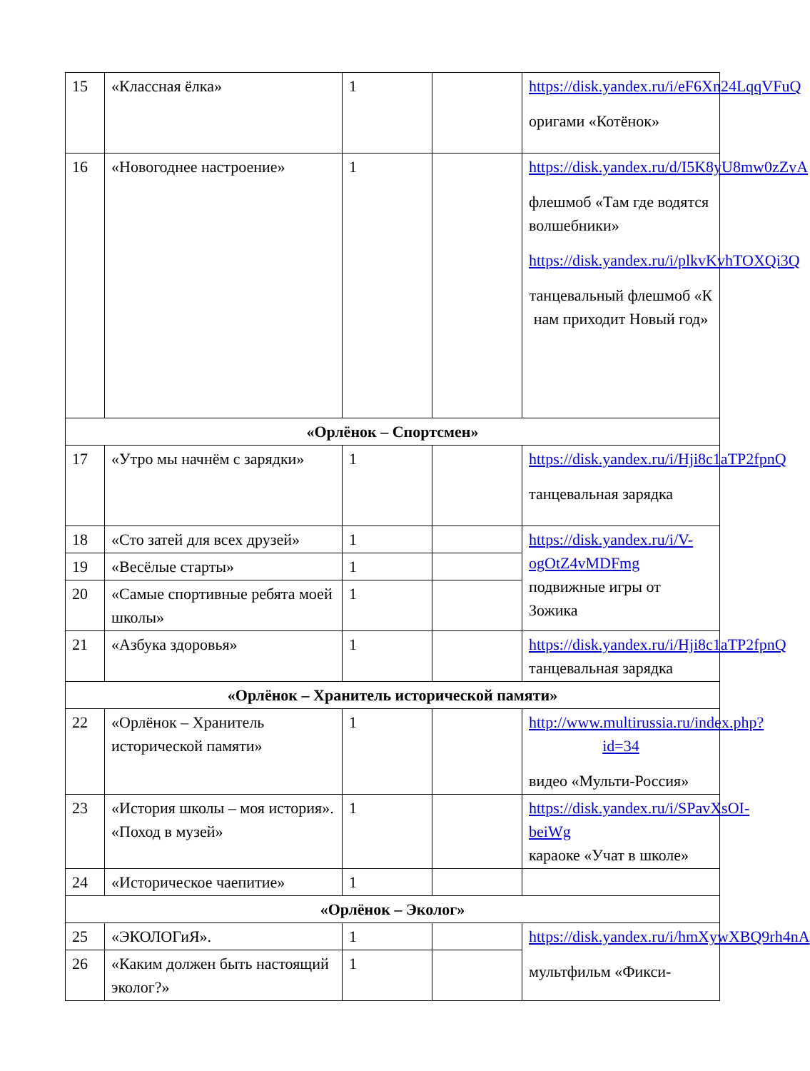| 15 | «Классная ёлка» | 1 | | https://disk.yandex.ru/i/eF6Xn24LqqVFuQ оригами «Котёнок» |
| 16 | «Новогоднее настроение» | 1 | | https://disk.yandex.ru/d/I5K8yU8mw0zZvA флешмоб «Там где водятся волшебники» https://disk.yandex.ru/i/plkvKvhTOXQi3Q танцевальный флешмоб «К нам приходит Новый год» |
| «Орлёнок – Спортсмен» | | | | |
| 17 | «Утро мы начнём с зарядки» | 1 | | https://disk.yandex.ru/i/Hji8c1aTP2fpnQ танцевальная зарядка |
| 18 | «Сто затей для всех друзей» | 1 | | https://disk.yandex.ru/i/V-ogOtZ4vMDFmg подвижные игры от Зожика |
| 19 | «Весёлые старты» | 1 | | |
| 20 | «Самые спортивные ребята моей школы» | 1 | | |
| 21 | «Азбука здоровья» | 1 | | https://disk.yandex.ru/i/Hji8c1aTP2fpnQ танцевальная зарядка |
| «Орлёнок – Хранитель исторической памяти» | | | | |
| 22 | «Орлёнок – Хранитель исторической памяти» | 1 | | http://www.multirussia.ru/index.php?id=34 видео «Мульти-Россия» |
| 23 | «История школы – моя история». «Поход в музей» | 1 | | https://disk.yandex.ru/i/SPavXsOI-beiWg караоке «Учат в школе» |
| 24 | «Историческое чаепитие» | 1 | | |
| «Орлёнок – Эколог» | | | | |
| 25 | «ЭКОЛОГиЯ». | 1 | | https://disk.yandex.ru/i/hmXywXBQ9rh4nA мультфильм «Фикси- |
| 26 | «Каким должен быть настоящий эколог?» | 1 | | |